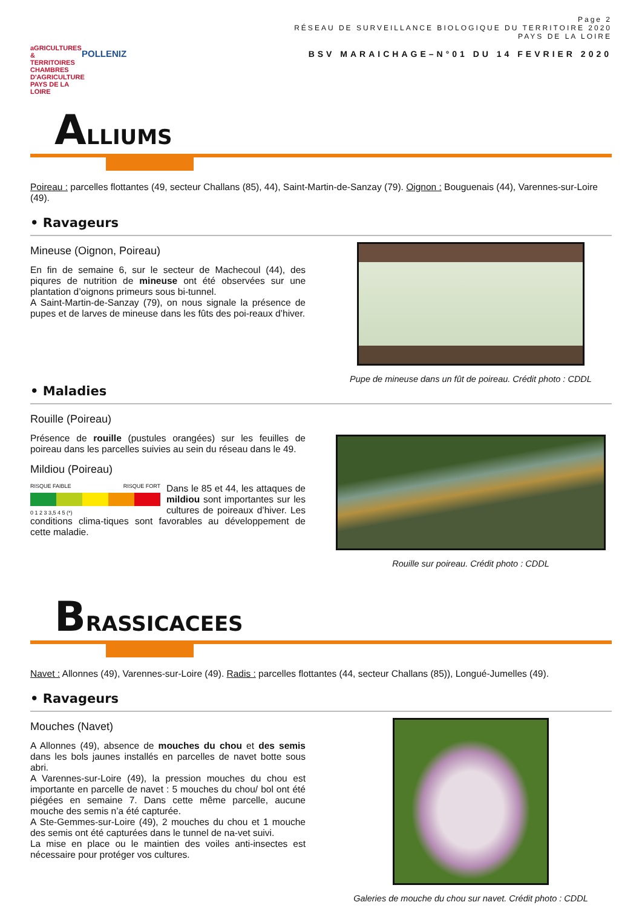aGRICULTURES & TERRITOIRES
CHAMBRES D'AGRICULTURE PAYS DE LA LOIRE
POLLENIZ
Page 2
RÉSEAU DE SURVEILLANCE BIOLOGIQUE DU TERRITOIRE 2020
PAYS DE LA LOIRE
BSV MARAICHAGE–N°01 DU 14 FEVRIER 2020
ALLIUMS
Poireau : parcelles flottantes (49, secteur Challans (85), 44), Saint-Martin-de-Sanzay (79). Oignon : Bouguenais (44), Varennes-sur-Loire (49).
• Ravageurs
Mineuse (Oignon, Poireau)
En fin de semaine 6, sur le secteur de Machecoul (44), des piqures de nutrition de mineuse ont été observées sur une plantation d’oignons primeurs sous bi-tunnel.
A Saint-Martin-de-Sanzay (79), on nous signale la présence de pupes et de larves de mineuse dans les fûts des poi-reaux d’hiver.
Pupe de mineuse dans un fût de poireau. Crédit photo : CDDL
• Maladies
Rouille (Poireau)
Présence de rouille (pustules orangées) sur les feuilles de poireau dans les parcelles suivies au sein du réseau dans le 49.
Mildiou (Poireau)
RISQUE FAIBLE RISQUE FORT
0 1 2 3 3,5 4 5 (*)
Dans le 85 et 44, les attaques de mildiou sont importantes sur les cultures de poireaux d’hiver. Les conditions clima-tiques sont favorables au développement de cette maladie.
Rouille sur poireau. Crédit photo : CDDL
BRASSICACEES
Navet : Allonnes (49), Varennes-sur-Loire (49). Radis : parcelles flottantes (44, secteur Challans (85)), Longué-Jumelles (49).
• Ravageurs
Mouches (Navet)
A Allonnes (49), absence de mouches du chou et des semis dans les bols jaunes installés en parcelles de navet botte sous abri.
A Varennes-sur-Loire (49), la pression mouches du chou est importante en parcelle de navet : 5 mouches du chou/ bol ont été piégées en semaine 7. Dans cette même parcelle, aucune mouche des semis n’a été capturée.
A Ste-Gemmes-sur-Loire (49), 2 mouches du chou et 1 mouche des semis ont été capturées dans le tunnel de na-vet suivi.
La mise en place ou le maintien des voiles anti-insectes est nécessaire pour protéger vos cultures.
Galeries de mouche du chou sur navet. Crédit photo : CDDL